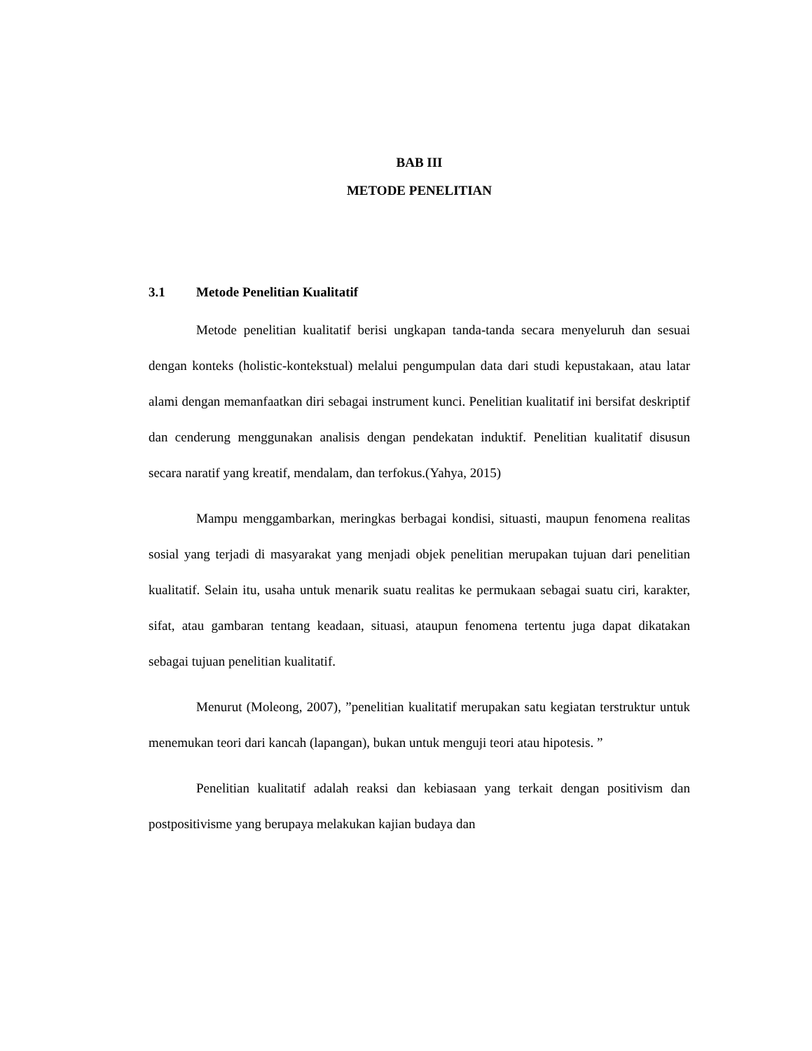BAB III
METODE PENELITIAN
3.1 Metode Penelitian Kualitatif
Metode penelitian kualitatif berisi ungkapan tanda-tanda secara menyeluruh dan sesuai dengan konteks (holistic-kontekstual) melalui pengumpulan data dari studi kepustakaan, atau latar alami dengan memanfaatkan diri sebagai instrument kunci. Penelitian kualitatif ini bersifat deskriptif dan cenderung menggunakan analisis dengan pendekatan induktif. Penelitian kualitatif disusun secara naratif yang kreatif, mendalam, dan terfokus.(Yahya, 2015)
Mampu menggambarkan, meringkas berbagai kondisi, situasti, maupun fenomena realitas sosial yang terjadi di masyarakat yang menjadi objek penelitian merupakan tujuan dari penelitian kualitatif. Selain itu, usaha untuk menarik suatu realitas ke permukaan sebagai suatu ciri, karakter, sifat, atau gambaran tentang keadaan, situasi, ataupun fenomena tertentu juga dapat dikatakan sebagai tujuan penelitian kualitatif.
Menurut (Moleong, 2007), ”penelitian kualitatif merupakan satu kegiatan terstruktur untuk menemukan teori dari kancah (lapangan), bukan untuk menguji teori atau hipotesis. ”
Penelitian kualitatif adalah reaksi dan kebiasaan yang terkait dengan positivism dan postpositivisme yang berupaya melakukan kajian budaya dan